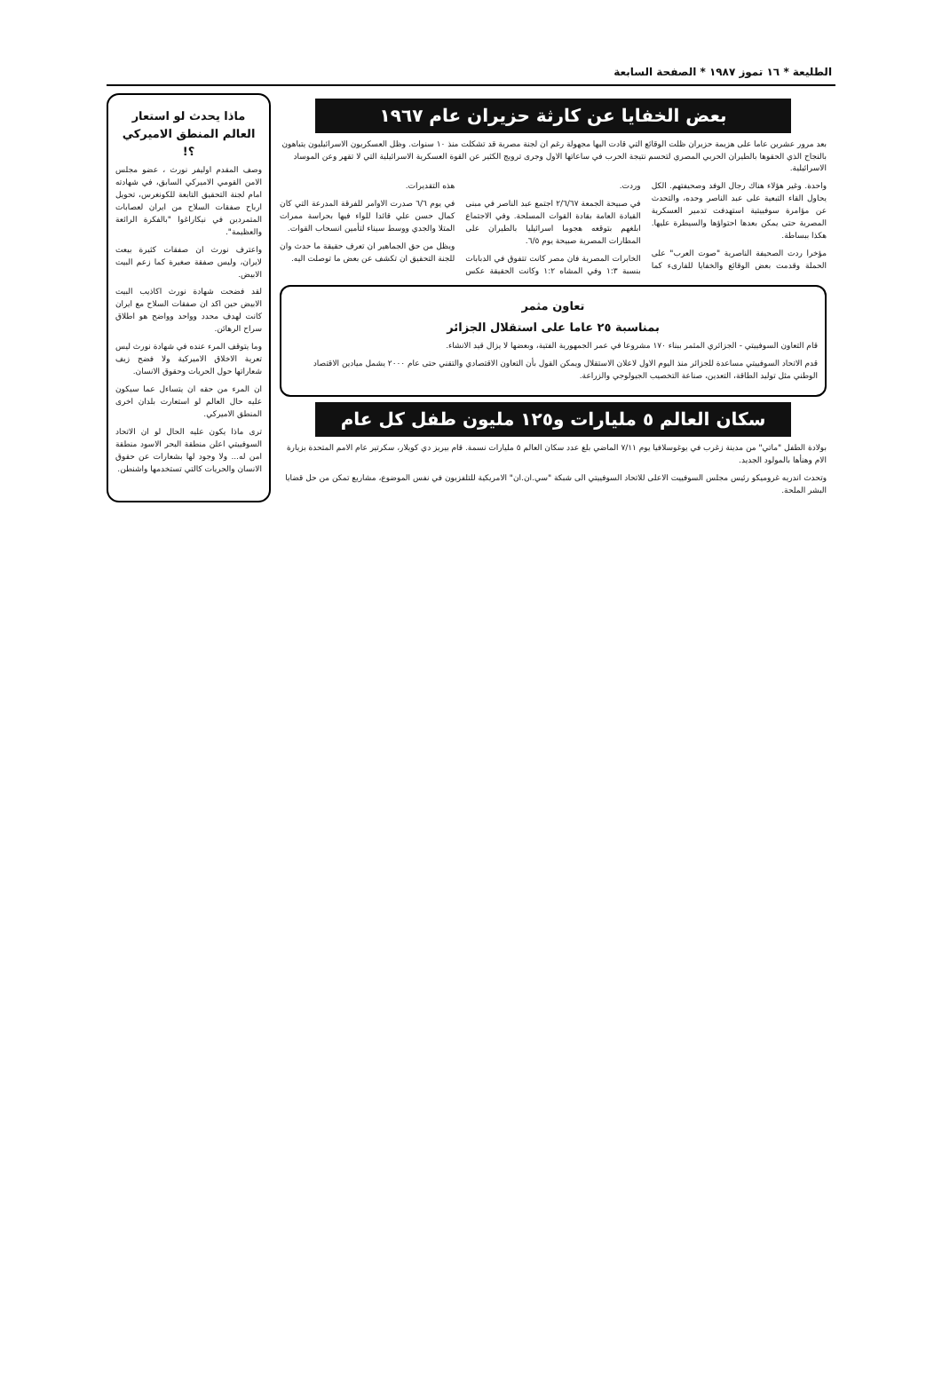الطليعة * ١٦ تموز ١٩٨٧ * الصفحة السابعة
بعض الخفايا عن كارثة حزيران عام ١٩٦٧
بعد مرور عشرين عاما على هزيمة حزيران ظلت الوقائع التي قادت اليها مجهولة رغم ان لجنة مصرية قد تشكلت منذ ١٠ سنوات. وظل العسكريون الاسرائيليون يتباهون بالنجاح الذي الحقوها بالطيران الحربي المصري لتحسم نتيجة الحرب في ساعاتها الاول وجرى ترويج الكثير عن القوة العسكرية الاسرائيلية التي لا تقهر وعن الموساد الاسرائيلية.
واحدة. وغير هؤلاء هناك رجال الوفد وصحيفتهم. الكل يحاول القاء التبعية على عبد الناصر وحده، والتحدث عن مؤامرة سوفييتية استهدفت تدمير العسكرية المصرية حتى يمكن بعدها احتواؤها والسيطرة عليها. هكذا ببساطة.
مؤخرا ردت الصحيفة الناصرية "صوت العرب" على الحملة وقدمت بعض الوقائع والخفايا للقارىء كما وردت.
في صبيحة الجمعة ٢/٦/٦٧ اجتمع عبد الناصر في مبنى القيادة العامة بقادة القوات المسلحة. وفي الاجتماع ابلغهم بتوقعه هجوما اسرائيليا بالطيران على المطارات المصرية صبيحة يوم ٦/٥.
الخابرات المصرية فان مصر كانت تتفوق في الدبابات بنسبة ١:٣ وفي المشاه ١:٢ وكانت الحقيقة عكس هذه التقديرات.
في يوم ٦/٦ صدرت الاوامر للفرقة المدرعة التي كان كمال حسن علي قائدا للواء فيها بحراسة ممرات المتلا والجدي ووسط سيناء لتأمين انسحاب القوات.
ويظل من حق الجماهير ان تعرف حقيقة ما حدث وان للجنة التحقيق ان تكشف عن بعض ما توصلت اليه.
تعاون مثمر
بمناسبة ٢٥ عاما على استقلال الجزائر
قام التعاون السوفييتي - الجزائري المثمر ببناء ١٧٠ مشروعا في عمر الجمهورية الفتية، وبعضها لا يزال قيد الانشاء.
قدم الاتحاد السوفييتي مساعدة للجزائر منذ اليوم الاول لاعلان الاستقلال ويمكن القول بأن التعاون الاقتصادي والتقني حتى عام ٢٠٠٠ يشمل ميادين الاقتصاد الوطني مثل توليد الطاقة، التعدين، صناعة التخصيب الجيولوجي والزراعة.
سكان العالم ٥ مليارات و١٢٥ مليون طفل كل عام
بولادة الطفل "ماتي" من مدينة زغرب في يوغوسلافيا يوم ٧/١١ الماضي بلغ عدد سكان العالم ٥ مليارات نسمة. قام بيريز دي كويلار، سكرتير عام الامم المتحدة بزيارة الام وهنأها بالمولود الجديد.
وتحدث اندريه غروميكو رئيس مجلس السوفييت الاعلى للاتحاد السوفييتي الى شبكة "سي.ان.ان" الامريكية للتلفزيون في نفس الموضوع، مشاريع تمكن من حل قضايا البشر الملحة.
ماذا يحدث لو استعار العالم المنطق الاميركي ؟!
وصف المقدم اوليفر نورث ، عضو مجلس الامن القومي الاميركي السابق، في شهادته امام لجنة التحقيق التابعة للكونغرس، تحويل ارباح صفقات السلاح من ايران لعصابات المتمردين في نيكاراغوا "بالفكرة الرائعة والعظيمة".
واعترف نورث ان صفقات كثيرة بيعت لايران، وليس صفقة صغيرة كما زعم البيت الابيض.
لقد فضحت شهادة نورث اكاذيب البيت الابيض حين اكد ان صفقات السلاح مع ايران كانت لهدف محدد وواحد وواضح هو اطلاق سراح الرهائن.
وما يتوقف المرء عنده في شهادة نورث ليس تعرية الاخلاق الاميركية ولا فضح زيف شعاراتها حول الحريات وحقوق الانسان.
ان المرء من حقه ان يتساءل عما سيكون عليه حال العالم لو استعارت بلدان اخرى المنطق الاميركي.
ترى ماذا يكون عليه الحال لو ان الاتحاد السوفييتي اعلن منطقة البحر الاسود منطقة امن له... ولا وجود لها بشعارات عن حقوق الانسان والحريات كالتي تستخدمها واشنطن.